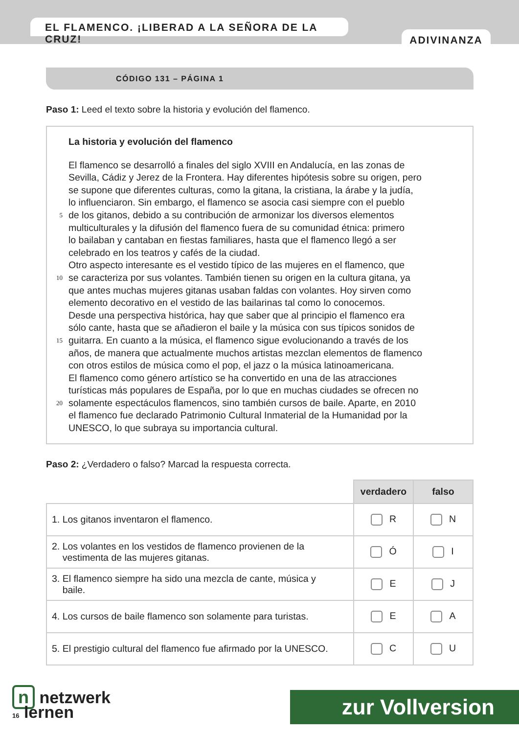EL FLAMENCO. ¡LIBERAD A LA SEÑORA DE LA CRUZ!
ADIVINANZA
CÓDIGO 131 – PÁGINA 1
Paso 1: Leed el texto sobre la historia y evolución del flamenco.
La historia y evolución del flamenco
El flamenco se desarrolló a finales del siglo XVIII en Andalucía, en las zonas de
Sevilla, Cádiz y Jerez de la Frontera. Hay diferentes hipótesis sobre su origen, pero
se supone que diferentes culturas, como la gitana, la cristiana, la árabe y la judía,
lo influenciaron. Sin embargo, el flamenco se asocia casi siempre con el pueblo
5 de los gitanos, debido a su contribución de armonizar los diversos elementos
multiculturales y la difusión del flamenco fuera de su comunidad étnica: primero
lo bailaban y cantaban en fiestas familiares, hasta que el flamenco llegó a ser
celebrado en los teatros y cafés de la ciudad.
Otro aspecto interesante es el vestido típico de las mujeres en el flamenco, que
10 se caracteriza por sus volantes. También tienen su origen en la cultura gitana, ya
que antes muchas mujeres gitanas usaban faldas con volantes. Hoy sirven como
elemento decorativo en el vestido de las bailarinas tal como lo conocemos.
Desde una perspectiva histórica, hay que saber que al principio el flamenco era
sólo cante, hasta que se añadieron el baile y la música con sus típicos sonidos de
15 guitarra. En cuanto a la música, el flamenco sigue evolucionando a través de los
años, de manera que actualmente muchos artistas mezclan elementos de flamenco
con otros estilos de música como el pop, el jazz o la música latinoamericana.
El flamenco como género artístico se ha convertido en una de las atracciones
turísticas más populares de España, por lo que en muchas ciudades se ofrecen no
20 solamente espectáculos flamencos, sino también cursos de baile. Aparte, en 2010
el flamenco fue declarado Patrimonio Cultural Inmaterial de la Humanidad por la
UNESCO, lo que subraya su importancia cultural.
Paso 2: ¿Verdadero o falso? Marcad la respuesta correcta.
| | verdadero | falso |
| --- | --- | --- |
| 1. Los gitanos inventaron el flamenco. | R | N |
| 2. Los volantes en los vestidos de flamenco provienen de la vestimenta de las mujeres gitanas. | Ó | I |
| 3. El flamenco siempre ha sido una mezcla de cante, música y baile. | E | J |
| 4. Los cursos de baile flamenco son solamente para turistas. | E | A |
| 5. El prestigio cultural del flamenco fue afirmado por la UNESCO. | C | U |
n netzwerk
16 lernen
zur Vollversion